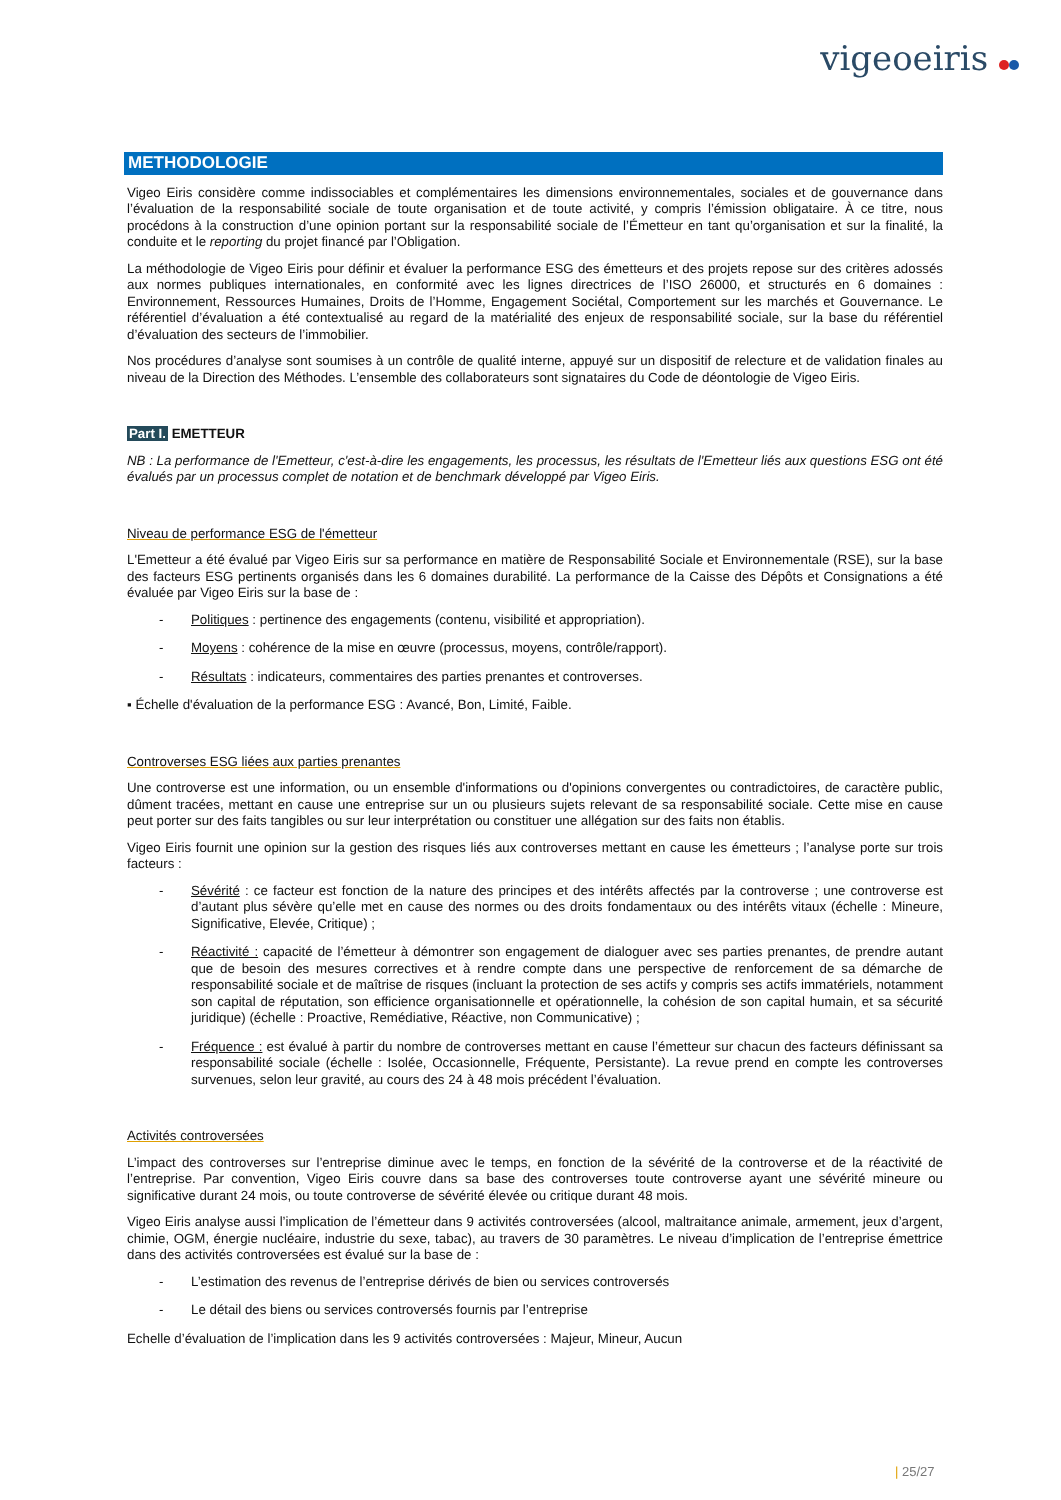vigeoeiris
METHODOLOGIE
Vigeo Eiris considère comme indissociables et complémentaires les dimensions environnementales, sociales et de gouvernance dans l’évaluation de la responsabilité sociale de toute organisation et de toute activité, y compris l’émission obligataire. À ce titre, nous procédons à la construction d’une opinion portant sur la responsabilité sociale de l’Émetteur en tant qu’organisation et sur la finalité, la conduite et le reporting du projet financé par l’Obligation.
La méthodologie de Vigeo Eiris pour définir et évaluer la performance ESG des émetteurs et des projets repose sur des critères adossés aux normes publiques internationales, en conformité avec les lignes directrices de l’ISO 26000, et structurés en 6 domaines : Environnement, Ressources Humaines, Droits de l’Homme, Engagement Sociétal, Comportement sur les marchés et Gouvernance. Le référentiel d’évaluation a été contextualisé au regard de la matérialité des enjeux de responsabilité sociale, sur la base du référentiel d’évaluation des secteurs de l’immobilier.
Nos procédures d’analyse sont soumises à un contrôle de qualité interne, appuyé sur un dispositif de relecture et de validation finales au niveau de la Direction des Méthodes. L’ensemble des collaborateurs sont signataires du Code de déontologie de Vigeo Eiris.
Part I. EMETTEUR
NB : La performance de l'Emetteur, c'est-à-dire les engagements, les processus, les résultats de l'Emetteur liés aux questions ESG ont été évalués par un processus complet de notation et de benchmark développé par Vigeo Eiris.
Niveau de performance ESG de l'émetteur
L'Emetteur a été évalué par Vigeo Eiris sur sa performance en matière de Responsabilité Sociale et Environnementale (RSE), sur la base des facteurs ESG pertinents organisés dans les 6 domaines durabilité. La performance de la Caisse des Dépôts et Consignations a été évaluée par Vigeo Eiris sur la base de :
- Politiques : pertinence des engagements (contenu, visibilité et appropriation).
- Moyens : cohérence de la mise en œuvre (processus, moyens, contrôle/rapport).
- Résultats : indicateurs, commentaires des parties prenantes et controverses.
▪ Échelle d'évaluation de la performance ESG : Avancé, Bon, Limité, Faible.
Controverses ESG liées aux parties prenantes
Une controverse est une information, ou un ensemble d'informations ou d'opinions convergentes ou contradictoires, de caractère public, dûment tracées, mettant en cause une entreprise sur un ou plusieurs sujets relevant de sa responsabilité sociale. Cette mise en cause peut porter sur des faits tangibles ou sur leur interprétation ou constituer une allégation sur des faits non établis.
Vigeo Eiris fournit une opinion sur la gestion des risques liés aux controverses mettant en cause les émetteurs ; l’analyse porte sur trois facteurs :
- Sévérité : ce facteur est fonction de la nature des principes et des intérêts affectés par la controverse ; une controverse est d’autant plus sévère qu’elle met en cause des normes ou des droits fondamentaux ou des intérêts vitaux (échelle : Mineure, Significative, Elevée, Critique) ;
- Réactivité : capacité de l’émetteur à démontrer son engagement de dialoguer avec ses parties prenantes, de prendre autant que de besoin des mesures correctives et à rendre compte dans une perspective de renforcement de sa démarche de responsabilité sociale et de maîtrise de risques (incluant la protection de ses actifs y compris ses actifs immatériels, notamment son capital de réputation, son efficience organisationnelle et opérationnelle, la cohésion de son capital humain, et sa sécurité juridique) (échelle : Proactive, Remédiative, Réactive, non Communicative) ;
- Fréquence : est évalué à partir du nombre de controverses mettant en cause l’émetteur sur chacun des facteurs définissant sa responsabilité sociale (échelle : Isolée, Occasionnelle, Fréquente, Persistante). La revue prend en compte les controverses survenues, selon leur gravité, au cours des 24 à 48 mois précédent l’évaluation.
Activités controversées
L’impact des controverses sur l’entreprise diminue avec le temps, en fonction de la sévérité de la controverse et de la réactivité de l’entreprise. Par convention, Vigeo Eiris couvre dans sa base des controverses toute controverse ayant une sévérité mineure ou significative durant 24 mois, ou toute controverse de sévérité élevée ou critique durant 48 mois.
Vigeo Eiris analyse aussi l’implication de l’émetteur dans 9 activités controversées (alcool, maltraitance animale, armement, jeux d’argent, chimie, OGM, énergie nucléaire, industrie du sexe, tabac), au travers de 30 paramètres. Le niveau d’implication de l’entreprise émettrice dans des activités controversées est évalué sur la base de :
- L’estimation des revenus de l’entreprise dérivés de bien ou services controversés
- Le détail des biens ou services controversés fournis par l’entreprise
Echelle d’évaluation de l’implication dans les 9 activités controversées : Majeur, Mineur, Aucun
| 25/27